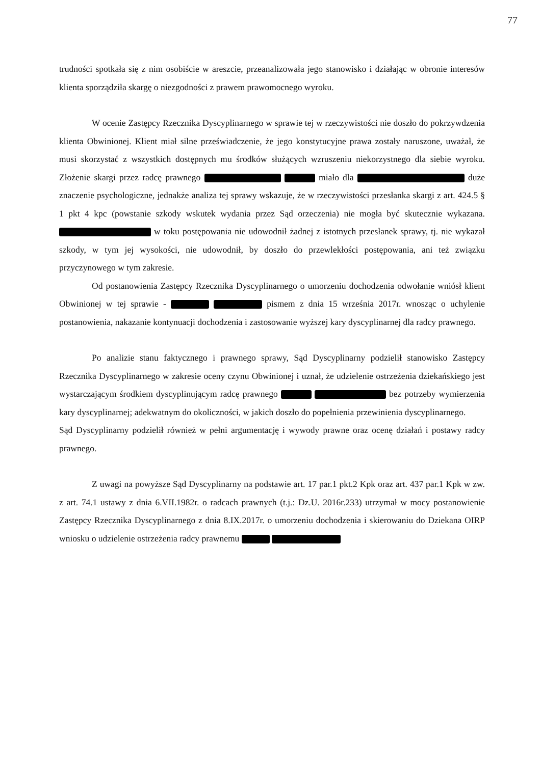77
trudności spotkała się z nim osobiście w areszcie, przeanalizowała jego stanowisko i działając w obronie interesów klienta sporządziła skargę o niezgodności z prawem prawomocnego wyroku.
W ocenie Zastępcy Rzecznika Dyscyplinarnego w sprawie tej w rzeczywistości nie doszło do pokrzywdzenia klienta Obwinionej. Klient miał silne przeświadczenie, że jego konstytucyjne prawa zostały naruszone, uważał, że musi skorzystać z wszystkich dostępnych mu środków służących wzruszeniu niekorzystnego dla siebie wyroku. Złożenie skargi przez radcę prawnego miało dla duże znaczenie psychologiczne, jednakże analiza tej sprawy wskazuje, że w rzeczywistości przesłanka skargi z art. 424.5 § 1 pkt 4 kpc (powstanie szkody wskutek wydania przez Sąd orzeczenia) nie mogła być skutecznie wykazana. w toku postępowania nie udowodnił żadnej z istotnych przesłanek sprawy, tj. nie wykazał szkody, w tym jej wysokości, nie udowodnił, by doszło do przewlekłości postępowania, ani też związku przyczynowego w tym zakresie.
Od postanowienia Zastępcy Rzecznika Dyscyplinarnego o umorzeniu dochodzenia odwołanie wniósł klient Obwinionej w tej sprawie - pismem z dnia 15 września 2017r. wnosząc o uchylenie postanowienia, nakazanie kontynuacji dochodzenia i zastosowanie wyższej kary dyscyplinarnej dla radcy prawnego.
Po analizie stanu faktycznego i prawnego sprawy, Sąd Dyscyplinarny podzielił stanowisko Zastępcy Rzecznika Dyscyplinarnego w zakresie oceny czynu Obwinionej i uznał, że udzielenie ostrzeżenia dziekańskiego jest wystarczającym środkiem dyscyplinującym radcę prawnego bez potrzeby wymierzenia kary dyscyplinarnej; adekwatnym do okoliczności, w jakich doszło do popełnienia przewinienia dyscyplinarnego.
Sąd Dyscyplinarny podzielił również w pełni argumentację i wywody prawne oraz ocenę działań i postawy radcy prawnego.
Z uwagi na powyższe Sąd Dyscyplinarny na podstawie art. 17 par.1 pkt.2 Kpk oraz art. 437 par.1 Kpk w zw. z art. 74.1 ustawy z dnia 6.VII.1982r. o radcach prawnych (t.j.: Dz.U. 2016r.233) utrzymał w mocy postanowienie Zastępcy Rzecznika Dyscyplinarnego z dnia 8.IX.2017r. o umorzeniu dochodzenia i skierowaniu do Dziekana OIRP wniosku o udzielenie ostrzeżenia radcy prawnemu